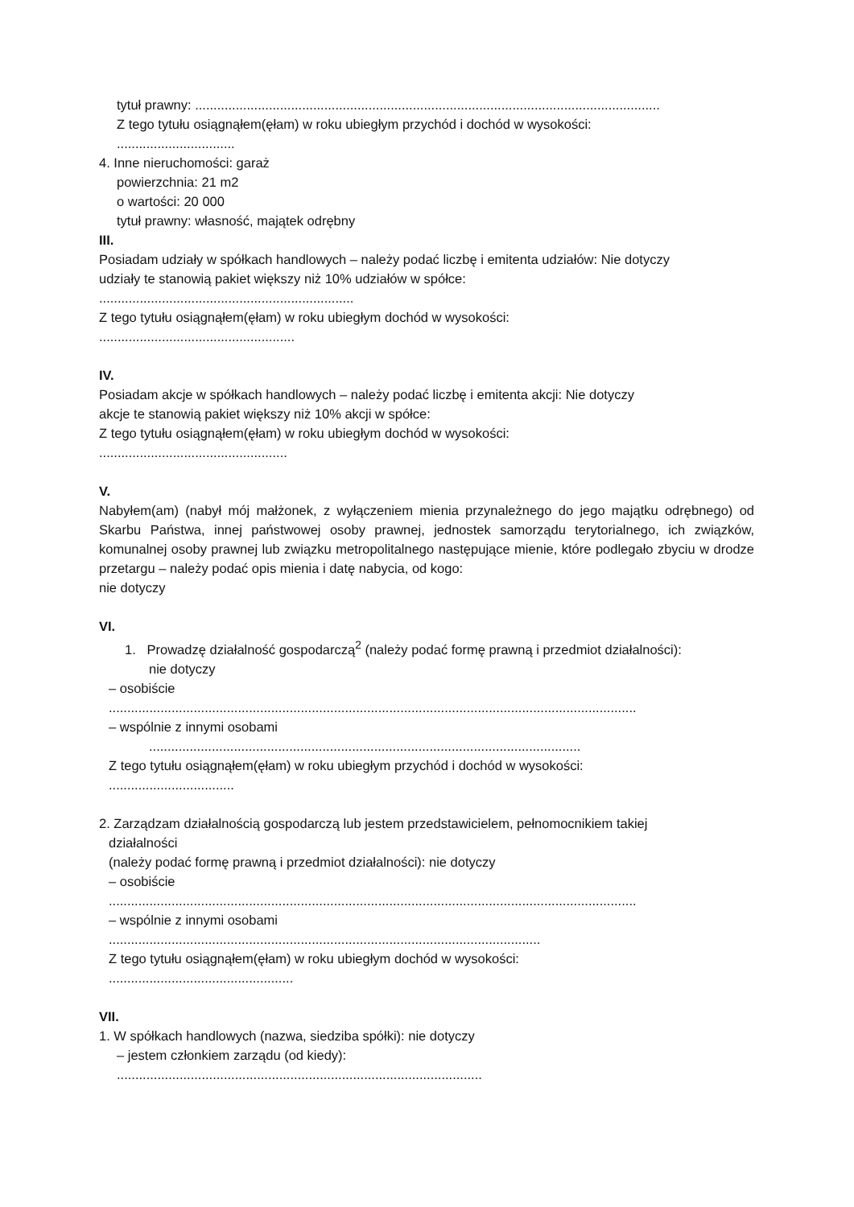tytuł prawny: ..............................................................................................................................
Z tego tytułu osiągnąłem(ęłam) w roku ubiegłym przychód i dochód w wysokości:
................................
4. Inne nieruchomości: garaż
powierzchnia: 21 m2
o wartości: 20 000
tytuł prawny: własność, majątek odrębny
III.
Posiadam udziały w spółkach handlowych – należy podać liczbę i emitenta udziałów: Nie dotyczy
udziały te stanowią pakiet większy niż 10% udziałów w spółce:
.....................................................................
Z tego tytułu osiągnąłem(ęłam) w roku ubiegłym dochód w wysokości:
.....................................................
IV.
Posiadam akcje w spółkach handlowych – należy podać liczbę i emitenta akcji: Nie dotyczy
akcje te stanowią pakiet większy niż 10% akcji w spółce:
Z tego tytułu osiągnąłem(ęłam) w roku ubiegłym dochód w wysokości:
...................................................
V.
Nabyłem(am) (nabył mój małżonek, z wyłączeniem mienia przynależnego do jego majątku odrębnego) od Skarbu Państwa, innej państwowej osoby prawnej, jednostek samorządu terytorialnego, ich związków, komunalnej osoby prawnej lub związku metropolitalnego następujące mienie, które podlegało zbyciu w drodze przetargu – należy podać opis mienia i datę nabycia, od kogo:
nie dotyczy
VI.
1. Prowadzę działalność gospodarczą<sup>2</sup> (należy podać formę prawną i przedmiot działalności):
nie dotyczy
– osobiście
...............................................................................................................................................
– wspólnie z innymi osobami
.....................................................................................................................
Z tego tytułu osiągnąłem(ęłam) w roku ubiegłym przychód i dochód w wysokości:
..................................
2. Zarządzam działalnością gospodarczą lub jestem przedstawicielem, pełnomocnikiem takiej
działalności
(należy podać formę prawną i przedmiot działalności): nie dotyczy
– osobiście
...............................................................................................................................................
– wspólnie z innymi osobami
.....................................................................................................................
Z tego tytułu osiągnąłem(ęłam) w roku ubiegłym dochód w wysokości:
..................................................
VII.
1. W spółkach handlowych (nazwa, siedziba spółki): nie dotyczy
– jestem członkiem zarządu (od kiedy):
...................................................................................................